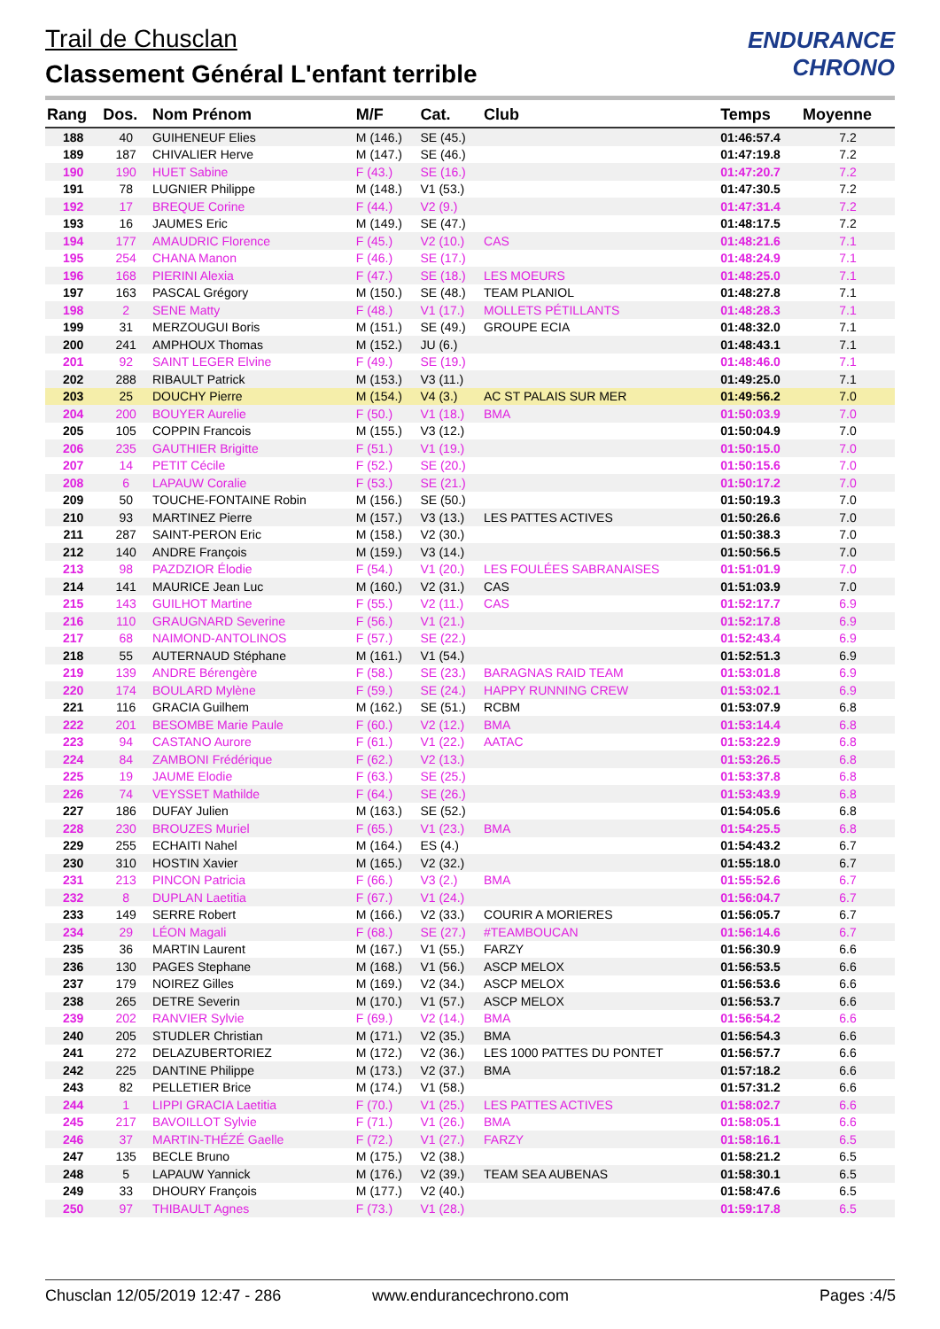Trail de Chusclan
Classement Général L'enfant terrible
ENDURANCE
CHRONO
| Rang | Dos. | Nom Prénom | M/F | Cat. | Club | Temps | Moyenne |
| --- | --- | --- | --- | --- | --- | --- | --- |
| 188 | 40 | GUIHENEUF Elies | M (146.) | SE (45.) | | 01:46:57.4 | 7.2 |
| 189 | 187 | CHIVALIER Herve | M (147.) | SE (46.) | | 01:47:19.8 | 7.2 |
| 190 | 190 | HUET Sabine | F (43.) | SE (16.) | | 01:47:20.7 | 7.2 |
| 191 | 78 | LUGNIER Philippe | M (148.) | V1 (53.) | | 01:47:30.5 | 7.2 |
| 192 | 17 | BREQUE Corine | F (44.) | V2 (9.) | | 01:47:31.4 | 7.2 |
| 193 | 16 | JAUMES Eric | M (149.) | SE (47.) | | 01:48:17.5 | 7.2 |
| 194 | 177 | AMAUDRIC Florence | F (45.) | V2 (10.) | CAS | 01:48:21.6 | 7.1 |
| 195 | 254 | CHANA Manon | F (46.) | SE (17.) | | 01:48:24.9 | 7.1 |
| 196 | 168 | PIERINI Alexia | F (47.) | SE (18.) | LES MOEURS | 01:48:25.0 | 7.1 |
| 197 | 163 | PASCAL Grégory | M (150.) | SE (48.) | TEAM PLANIOL | 01:48:27.8 | 7.1 |
| 198 | 2 | SENE Matty | F (48.) | V1 (17.) | MOLLETS PÉTILLANTS | 01:48:28.3 | 7.1 |
| 199 | 31 | MERZOUGUI Boris | M (151.) | SE (49.) | GROUPE ECIA | 01:48:32.0 | 7.1 |
| 200 | 241 | AMPHOUX Thomas | M (152.) | JU (6.) | | 01:48:43.1 | 7.1 |
| 201 | 92 | SAINT LEGER Elvine | F (49.) | SE (19.) | | 01:48:46.0 | 7.1 |
| 202 | 288 | RIBAULT Patrick | M (153.) | V3 (11.) | | 01:49:25.0 | 7.1 |
| 203 | 25 | DOUCHY Pierre | M (154.) | V4 (3.) | AC ST PALAIS SUR MER | 01:49:56.2 | 7.0 |
| 204 | 200 | BOUYER Aurelie | F (50.) | V1 (18.) | BMA | 01:50:03.9 | 7.0 |
| 205 | 105 | COPPIN Francois | M (155.) | V3 (12.) | | 01:50:04.9 | 7.0 |
| 206 | 235 | GAUTHIER Brigitte | F (51.) | V1 (19.) | | 01:50:15.0 | 7.0 |
| 207 | 14 | PETIT Cécile | F (52.) | SE (20.) | | 01:50:15.6 | 7.0 |
| 208 | 6 | LAPAUW Coralie | F (53.) | SE (21.) | | 01:50:17.2 | 7.0 |
| 209 | 50 | TOUCHE-FONTAINE Robin | M (156.) | SE (50.) | | 01:50:19.3 | 7.0 |
| 210 | 93 | MARTINEZ Pierre | M (157.) | V3 (13.) | LES PATTES ACTIVES | 01:50:26.6 | 7.0 |
| 211 | 287 | SAINT-PERON Eric | M (158.) | V2 (30.) | | 01:50:38.3 | 7.0 |
| 212 | 140 | ANDRE François | M (159.) | V3 (14.) | | 01:50:56.5 | 7.0 |
| 213 | 98 | PAZDZIOR Élodie | F (54.) | V1 (20.) | LES FOULÉES SABRANAISES | 01:51:01.9 | 7.0 |
| 214 | 141 | MAURICE Jean Luc | M (160.) | V2 (31.) | CAS | 01:51:03.9 | 7.0 |
| 215 | 143 | GUILHOT Martine | F (55.) | V2 (11.) | CAS | 01:52:17.7 | 6.9 |
| 216 | 110 | GRAUGNARD Severine | F (56.) | V1 (21.) | | 01:52:17.8 | 6.9 |
| 217 | 68 | NAIMOND-ANTOLINOS | F (57.) | SE (22.) | | 01:52:43.4 | 6.9 |
| 218 | 55 | AUTERNAUD Stéphane | M (161.) | V1 (54.) | | 01:52:51.3 | 6.9 |
| 219 | 139 | ANDRE Bérengère | F (58.) | SE (23.) | BARAGNAS RAID TEAM | 01:53:01.8 | 6.9 |
| 220 | 174 | BOULARD Mylène | F (59.) | SE (24.) | HAPPY RUNNING CREW | 01:53:02.1 | 6.9 |
| 221 | 116 | GRACIA Guilhem | M (162.) | SE (51.) | RCBM | 01:53:07.9 | 6.8 |
| 222 | 201 | BESOMBE Marie Paule | F (60.) | V2 (12.) | BMA | 01:53:14.4 | 6.8 |
| 223 | 94 | CASTANO Aurore | F (61.) | V1 (22.) | AATAC | 01:53:22.9 | 6.8 |
| 224 | 84 | ZAMBONI Frédérique | F (62.) | V2 (13.) | | 01:53:26.5 | 6.8 |
| 225 | 19 | JAUME Elodie | F (63.) | SE (25.) | | 01:53:37.8 | 6.8 |
| 226 | 74 | VEYSSET Mathilde | F (64.) | SE (26.) | | 01:53:43.9 | 6.8 |
| 227 | 186 | DUFAY Julien | M (163.) | SE (52.) | | 01:54:05.6 | 6.8 |
| 228 | 230 | BROUZES Muriel | F (65.) | V1 (23.) | BMA | 01:54:25.5 | 6.8 |
| 229 | 255 | ECHAITI Nahel | M (164.) | ES (4.) | | 01:54:43.2 | 6.7 |
| 230 | 310 | HOSTIN Xavier | M (165.) | V2 (32.) | | 01:55:18.0 | 6.7 |
| 231 | 213 | PINCON Patricia | F (66.) | V3 (2.) | BMA | 01:55:52.6 | 6.7 |
| 232 | 8 | DUPLAN Laetitia | F (67.) | V1 (24.) | | 01:56:04.7 | 6.7 |
| 233 | 149 | SERRE Robert | M (166.) | V2 (33.) | COURIR A MORIERES | 01:56:05.7 | 6.7 |
| 234 | 29 | LÉON Magali | F (68.) | SE (27.) | #TEAMBOUCAN | 01:56:14.6 | 6.7 |
| 235 | 36 | MARTIN Laurent | M (167.) | V1 (55.) | FARZY | 01:56:30.9 | 6.6 |
| 236 | 130 | PAGES Stephane | M (168.) | V1 (56.) | ASCP MELOX | 01:56:53.5 | 6.6 |
| 237 | 179 | NOIREZ Gilles | M (169.) | V2 (34.) | ASCP MELOX | 01:56:53.6 | 6.6 |
| 238 | 265 | DETRE Severin | M (170.) | V1 (57.) | ASCP MELOX | 01:56:53.7 | 6.6 |
| 239 | 202 | RANVIER Sylvie | F (69.) | V2 (14.) | BMA | 01:56:54.2 | 6.6 |
| 240 | 205 | STUDLER Christian | M (171.) | V2 (35.) | BMA | 01:56:54.3 | 6.6 |
| 241 | 272 | DELAZUBERTORIEZ | M (172.) | V2 (36.) | LES 1000 PATTES DU PONTET | 01:56:57.7 | 6.6 |
| 242 | 225 | DANTINE Philippe | M (173.) | V2 (37.) | BMA | 01:57:18.2 | 6.6 |
| 243 | 82 | PELLETIER Brice | M (174.) | V1 (58.) | | 01:57:31.2 | 6.6 |
| 244 | 1 | LIPPI GRACIA Laetitia | F (70.) | V1 (25.) | LES PATTES ACTIVES | 01:58:02.7 | 6.6 |
| 245 | 217 | BAVOILLOT Sylvie | F (71.) | V1 (26.) | BMA | 01:58:05.1 | 6.6 |
| 246 | 37 | MARTIN-THÉZÉ Gaelle | F (72.) | V1 (27.) | FARZY | 01:58:16.1 | 6.5 |
| 247 | 135 | BECLE Bruno | M (175.) | V2 (38.) | | 01:58:21.2 | 6.5 |
| 248 | 5 | LAPAUW Yannick | M (176.) | V2 (39.) | TEAM SEA AUBENAS | 01:58:30.1 | 6.5 |
| 249 | 33 | DHOURY François | M (177.) | V2 (40.) | | 01:58:47.6 | 6.5 |
| 250 | 97 | THIBAULT Agnes | F (73.) | V1 (28.) | | 01:59:17.8 | 6.5 |
Chusclan 12/05/2019 12:47 - 286
www.endurancechrono.com Pages :4/5